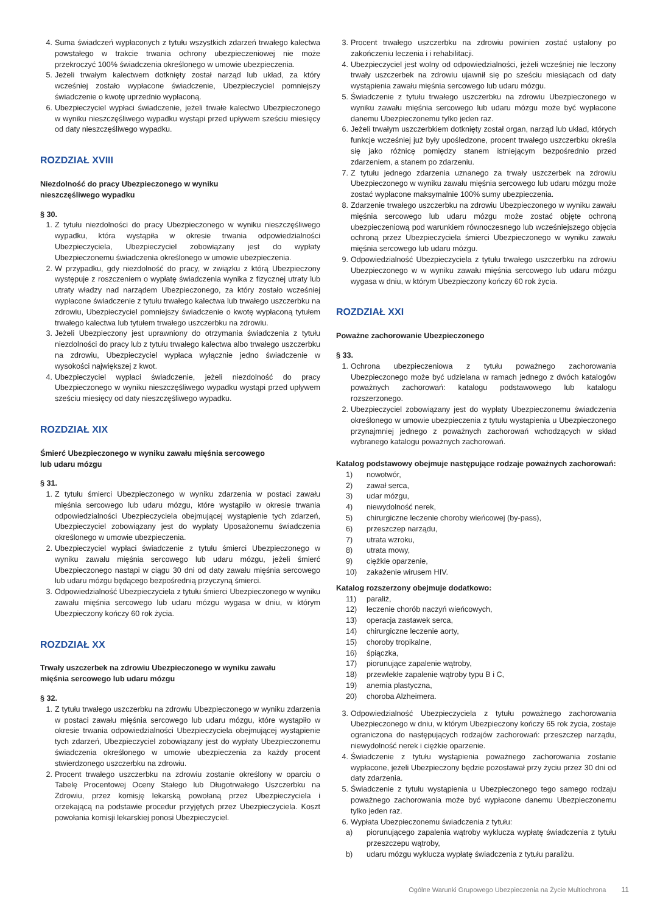4. Suma świadczeń wypłaconych z tytułu wszystkich zdarzeń trwałego kalectwa powstałego w trakcie trwania ochrony ubezpieczeniowej nie może przekroczyć 100% świadczenia określonego w umowie ubezpieczenia.
5. Jeżeli trwałym kalectwem dotknięty został narząd lub układ, za który wcześniej zostało wypłacone świadczenie, Ubezpieczyciel pomniejszy świadczenie o kwotę uprzednio wypłaconą.
6. Ubezpieczyciel wypłaci świadczenie, jeżeli trwałe kalectwo Ubezpieczonego w wyniku nieszczęśliwego wypadku wystąpi przed upływem sześciu miesięcy od daty nieszczęśliwego wypadku.
ROZDZIAŁ XVIII
Niezdolność do pracy Ubezpieczonego w wyniku
nieszczęśliwego wypadku
§ 30.
1. Z tytułu niezdolności do pracy Ubezpieczonego w wyniku nieszczęśliwego wypadku, która wystąpiła w okresie trwania odpowiedzialności Ubezpieczyciela, Ubezpieczyciel zobowiązany jest do wypłaty Ubezpieczonemu świadczenia określonego w umowie ubezpieczenia.
2. W przypadku, gdy niezdolność do pracy, w związku z którą Ubezpieczony występuje z roszczeniem o wypłatę świadczenia wynika z fizycznej utraty lub utraty władzy nad narządem Ubezpieczonego, za który zostało wcześniej wypłacone świadczenie z tytułu trwałego kalectwa lub trwałego uszczerbku na zdrowiu, Ubezpieczyciel pomniejszy świadczenie o kwotę wypłaconą tytułem trwałego kalectwa lub tytułem trwałego uszczerbku na zdrowiu.
3. Jeżeli Ubezpieczony jest uprawniony do otrzymania świadczenia z tytułu niezdolności do pracy lub z tytułu trwałego kalectwa albo trwałego uszczerbku na zdrowiu, Ubezpieczyciel wypłaca wyłącznie jedno świadczenie w wysokości największej z kwot.
4. Ubezpieczyciel wypłaci świadczenie, jeżeli niezdolność do pracy Ubezpieczonego w wyniku nieszczęśliwego wypadku wystąpi przed upływem sześciu miesięcy od daty nieszczęśliwego wypadku.
ROZDZIAŁ XIX
Śmierć Ubezpieczonego w wyniku zawału mięśnia sercowego
lub udaru mózgu
§ 31.
1. Z tytułu śmierci Ubezpieczonego w wyniku zdarzenia w postaci zawału mięśnia sercowego lub udaru mózgu, które wystąpiło w okresie trwania odpowiedzialności Ubezpieczyciela obejmującej wystąpienie tych zdarzeń, Ubezpieczyciel zobowiązany jest do wypłaty Uposażonemu świadczenia określonego w umowie ubezpieczenia.
2. Ubezpieczyciel wypłaci świadczenie z tytułu śmierci Ubezpieczonego w wyniku zawału mięśnia sercowego lub udaru mózgu, jeżeli śmierć Ubezpieczonego nastąpi w ciągu 30 dni od daty zawału mięśnia sercowego lub udaru mózgu będącego bezpośrednią przyczyną śmierci.
3. Odpowiedzialność Ubezpieczyciela z tytułu śmierci Ubezpieczonego w wyniku zawału mięśnia sercowego lub udaru mózgu wygasa w dniu, w którym Ubezpieczony kończy 60 rok życia.
ROZDZIAŁ XX
Trwały uszczerbek na zdrowiu Ubezpieczonego w wyniku zawału
mięśnia sercowego lub udaru mózgu
§ 32.
1. Z tytułu trwałego uszczerbku na zdrowiu Ubezpieczonego w wyniku zdarzenia w postaci zawału mięśnia sercowego lub udaru mózgu, które wystąpiło w okresie trwania odpowiedzialności Ubezpieczyciela obejmującej wystąpienie tych zdarzeń, Ubezpieczyciel zobowiązany jest do wypłaty Ubezpieczonemu świadczenia określonego w umowie ubezpieczenia za każdy procent stwierdzonego uszczerbku na zdrowiu.
2. Procent trwałego uszczerbku na zdrowiu zostanie określony w oparciu o Tabelę Procentowej Oceny Stałego lub Długotrwałego Uszczerbku na Zdrowiu, przez komisję lekarską powołaną przez Ubezpieczyciela i orzekającą na podstawie procedur przyjętych przez Ubezpieczyciela. Koszt powołania komisji lekarskiej ponosi Ubezpieczyciel.
3. Procent trwałego uszczerbku na zdrowiu powinien zostać ustalony po zakończeniu leczenia i i rehabilitacji.
4. Ubezpieczyciel jest wolny od odpowiedzialności, jeżeli wcześniej nie leczony trwały uszczerbek na zdrowiu ujawnił się po sześciu miesiącach od daty wystąpienia zawału mięśnia sercowego lub udaru mózgu.
5. Świadczenie z tytułu trwałego uszczerbku na zdrowiu Ubezpieczonego w wyniku zawału mięśnia sercowego lub udaru mózgu może być wypłacone danemu Ubezpieczonemu tylko jeden raz.
6. Jeżeli trwałym uszczerbkiem dotknięty został organ, narząd lub układ, których funkcje wcześniej już były upośledzone, procent trwałego uszczerbku określa się jako różnicę pomiędzy stanem istniejącym bezpośrednio przed zdarzeniem, a stanem po zdarzeniu.
7. Z tytułu jednego zdarzenia uznanego za trwały uszczerbek na zdrowiu Ubezpieczonego w wyniku zawału mięśnia sercowego lub udaru mózgu może zostać wypłacone maksymalnie 100% sumy ubezpieczenia.
8. Zdarzenie trwałego uszczerbku na zdrowiu Ubezpieczonego w wyniku zawału mięśnia sercowego lub udaru mózgu może zostać objęte ochroną ubezpieczeniową pod warunkiem równoczesnego lub wcześniejszego objęcia ochroną przez Ubezpieczyciela śmierci Ubezpieczonego w wyniku zawału mięśnia sercowego lub udaru mózgu.
9. Odpowiedzialność Ubezpieczyciela z tytułu trwałego uszczerbku na zdrowiu Ubezpieczonego w w wyniku zawału mięśnia sercowego lub udaru mózgu wygasa w dniu, w którym Ubezpieczony kończy 60 rok życia.
ROZDZIAŁ XXI
Poważne zachorowanie Ubezpieczonego
§ 33.
1. Ochrona ubezpieczeniowa z tytułu poważnego zachorowania Ubezpieczonego może być udzielana w ramach jednego z dwóch katalogów poważnych zachorowań: katalogu podstawowego lub katalogu rozszerzonego.
2. Ubezpieczyciel zobowiązany jest do wypłaty Ubezpieczonemu świadczenia określonego w umowie ubezpieczenia z tytułu wystąpienia u Ubezpieczonego przynajmniej jednego z poważnych zachorowań wchodzących w skład wybranego katalogu poważnych zachorowań.
Katalog podstawowy obejmuje następujące rodzaje poważnych zachorowań:
1) nowotwór,
2) zawał serca,
3) udar mózgu,
4) niewydolność nerek,
5) chirurgiczne leczenie choroby wieńcowej (by-pass),
6) przeszczep narządu,
7) utrata wzroku,
8) utrata mowy,
9) ciężkie oparzenie,
10) zakażenie wirusem HIV.
Katalog rozszerzony obejmuje dodatkowo:
11) paraliż,
12) leczenie chorób naczyń wieńcowych,
13) operacja zastawek serca,
14) chirurgiczne leczenie aorty,
15) choroby tropikalne,
16) śpiączka,
17) piorunujące zapalenie wątroby,
18) przewlekłe zapalenie wątroby typu B i C,
19) anemia plastyczna,
20) choroba Alzheimera.
3. Odpowiedzialność Ubezpieczyciela z tytułu poważnego zachorowania Ubezpieczonego w dniu, w którym Ubezpieczony kończy 65 rok życia, zostaje ograniczona do następujących rodzajów zachorowań: przeszczep narządu, niewydolność nerek i ciężkie oparzenie.
4. Świadczenie z tytułu wystąpienia poważnego zachorowania zostanie wypłacone, jeżeli Ubezpieczony będzie pozostawał przy życiu przez 30 dni od daty zdarzenia.
5. Świadczenie z tytułu wystąpienia u Ubezpieczonego tego samego rodzaju poważnego zachorowania może być wypłacone danemu Ubezpieczonemu tylko jeden raz.
6. Wypłata Ubezpieczonemu świadczenia z tytułu:
a) piorunującego zapalenia wątroby wyklucza wypłatę świadczenia z tytułu przeszczepu wątroby,
b) udaru mózgu wyklucza wypłatę świadczenia z tytułu paraliżu.
Ogólne Warunki Grupowego Ubezpieczenia na Życie Multiochrona 11